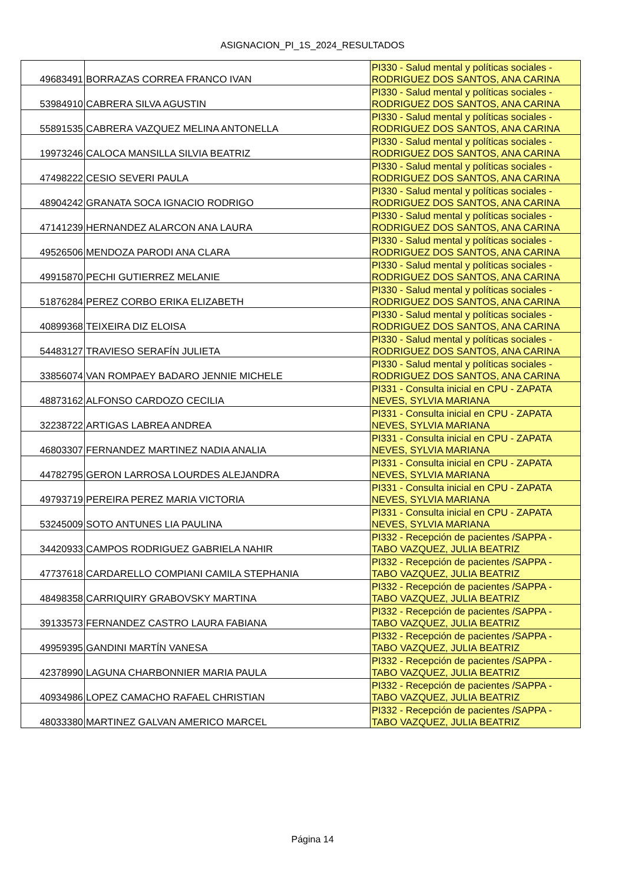ASIGNACION_PI_1S_2024_RESULTADOS
| 49683491 | BORRAZAS CORREA FRANCO IVAN | PI330 - Salud mental y políticas sociales - RODRIGUEZ DOS SANTOS, ANA CARINA |
| 53984910 | CABRERA SILVA AGUSTIN | PI330 - Salud mental y políticas sociales - RODRIGUEZ DOS SANTOS, ANA CARINA |
| 55891535 | CABRERA VAZQUEZ MELINA ANTONELLA | PI330 - Salud mental y políticas sociales - RODRIGUEZ DOS SANTOS, ANA CARINA |
| 19973246 | CALOCA MANSILLA SILVIA BEATRIZ | PI330 - Salud mental y políticas sociales - RODRIGUEZ DOS SANTOS, ANA CARINA |
| 47498222 | CESIO SEVERI PAULA | PI330 - Salud mental y políticas sociales - RODRIGUEZ DOS SANTOS, ANA CARINA |
| 48904242 | GRANATA SOCA IGNACIO RODRIGO | PI330 - Salud mental y políticas sociales - RODRIGUEZ DOS SANTOS, ANA CARINA |
| 47141239 | HERNANDEZ ALARCON ANA LAURA | PI330 - Salud mental y políticas sociales - RODRIGUEZ DOS SANTOS, ANA CARINA |
| 49526506 | MENDOZA PARODI ANA CLARA | PI330 - Salud mental y políticas sociales - RODRIGUEZ DOS SANTOS, ANA CARINA |
| 49915870 | PECHI GUTIERREZ MELANIE | PI330 - Salud mental y políticas sociales - RODRIGUEZ DOS SANTOS, ANA CARINA |
| 51876284 | PEREZ CORBO ERIKA ELIZABETH | PI330 - Salud mental y políticas sociales - RODRIGUEZ DOS SANTOS, ANA CARINA |
| 40899368 | TEIXEIRA DIZ ELOISA | PI330 - Salud mental y políticas sociales - RODRIGUEZ DOS SANTOS, ANA CARINA |
| 54483127 | TRAVIESO SERAFÍN JULIETA | PI330 - Salud mental y políticas sociales - RODRIGUEZ DOS SANTOS, ANA CARINA |
| 33856074 | VAN ROMPAEY BADARO JENNIE MICHELE | PI330 - Salud mental y políticas sociales - RODRIGUEZ DOS SANTOS, ANA CARINA |
| 48873162 | ALFONSO CARDOZO CECILIA | PI331 - Consulta inicial en CPU - ZAPATA NEVES, SYLVIA MARIANA |
| 32238722 | ARTIGAS LABREA ANDREA | PI331 - Consulta inicial en CPU - ZAPATA NEVES, SYLVIA MARIANA |
| 46803307 | FERNANDEZ MARTINEZ NADIA ANALIA | PI331 - Consulta inicial en CPU - ZAPATA NEVES, SYLVIA MARIANA |
| 44782795 | GERON LARROSA LOURDES ALEJANDRA | PI331 - Consulta inicial en CPU - ZAPATA NEVES, SYLVIA MARIANA |
| 49793719 | PEREIRA PEREZ MARIA VICTORIA | PI331 - Consulta inicial en CPU - ZAPATA NEVES, SYLVIA MARIANA |
| 53245009 | SOTO ANTUNES LIA PAULINA | PI331 - Consulta inicial en CPU - ZAPATA NEVES, SYLVIA MARIANA |
| 34420933 | CAMPOS RODRIGUEZ GABRIELA NAHIR | PI332 - Recepción de pacientes /SAPPA - TABO VAZQUEZ, JULIA BEATRIZ |
| 47737618 | CARDARELLO COMPIANI CAMILA STEPHANIA | PI332 - Recepción de pacientes /SAPPA - TABO VAZQUEZ, JULIA BEATRIZ |
| 48498358 | CARRIQUIRY GRABOVSKY MARTINA | PI332 - Recepción de pacientes /SAPPA - TABO VAZQUEZ, JULIA BEATRIZ |
| 39133573 | FERNANDEZ CASTRO LAURA FABIANA | PI332 - Recepción de pacientes /SAPPA - TABO VAZQUEZ, JULIA BEATRIZ |
| 49959395 | GANDINI MARTÍN VANESA | PI332 - Recepción de pacientes /SAPPA - TABO VAZQUEZ, JULIA BEATRIZ |
| 42378990 | LAGUNA CHARBONNIER MARIA PAULA | PI332 - Recepción de pacientes /SAPPA - TABO VAZQUEZ, JULIA BEATRIZ |
| 40934986 | LOPEZ CAMACHO RAFAEL CHRISTIAN | PI332 - Recepción de pacientes /SAPPA - TABO VAZQUEZ, JULIA BEATRIZ |
| 48033380 | MARTINEZ GALVAN AMERICO MARCEL | PI332 - Recepción de pacientes /SAPPA - TABO VAZQUEZ, JULIA BEATRIZ |
Página 14